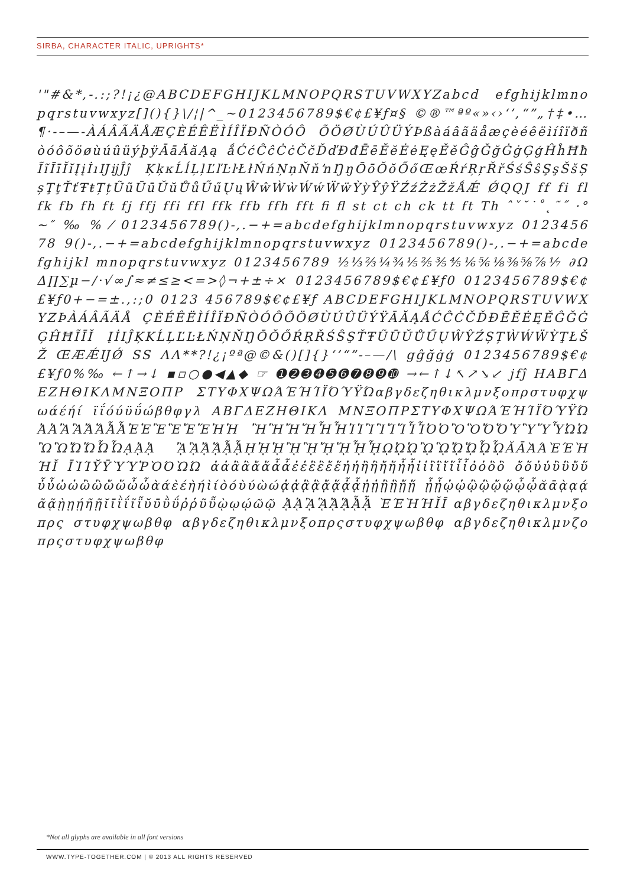SIRBA, CHARACTER ITALIC, UPRIGHTS*
'"#&*,-.:;?!¡¿@ABCDEFGHIJKLMNOPQRSTUVWXYZabcd efghijklmnopqrstuvwxyz[](){}\/¦|^_~0123456789$€¢£¥ƒ¤§ ©®™ªº«»‹›‘’‚“”„†‡•…¶·-–—-ÀÁÂÃÄÅÆÇÈÉÊËÌÍÎÏÐÑÒÓÔ ÕÖØÙÚÛÜÝÞßàáâãäåæçèéêëìíîïðñòóôõöøùúûüýþÿĀāĂăĄą ǻĆćĈĉĊċČčĎďĐđĒēĔĕĖėĘęĚěĜĝĞğĠġĢģĤĥĦħĨĩĪīĬĭĮįİıĲĳĴĵ ĶķĸĹĺĻļĽľĿŀŁłŃńŅņŇňŉŊŋŌōŎŏŐőŒœŔŕŖŗŘřŚśŜŝŞşŠšȘ șŢţŤťŦŧȚțŨũŪūŬŭŮůŰűŲųŴŵẀẁẂẃẄẅỲỳŶŷŸŹźŻżŽžǺǼ ǾQQJ ff fi fl fk fb fh ft fj ffj ffi ffl ffk ffb ffh fft ﬁ ﬂ st ct ch ck tt ft Th ˆˇ˘˙˚˛˜˝ ·° ~″ ‰ % ⁄ 0123456789()-,.−+=abcdefghijklmnopqrstuvwxyz 012345678 9()-,.−+=abcdefghijklmnopqrstuvwxyz 0123456789()-,.−+=abcdefghijkl mnopqrstuvwxyz 0123456789 ½⅓⅔¼¾⅕⅖⅗⅘⅙⅚⅛⅜⅝⅞⅐ ∂ΩΔ∏∑µ−∕·√∞∫≈≠≤≥<=>◊¬+±÷× 0123456789$€¢£¥ƒ0 0123456789$€¢£¥ƒ0+−=±.,:;0 0123 456789$€¢£¥ƒ ABCDEFGHIJKLMNOPQRSTUVWXYZÞÀÁÂÃÄÅ ÇÈÉÊËÌÍÎÏÐÑÒÓÔÕÖØÙÚÛÜÝŸĀĂĄǺĆĈĊČĎĐĒĔĖĘĚĜĞĠĢĤĦĨĪĬ ĮİIĴĶKĹĻĽĿŁŃŅŇŊŌŎŐŔŖŘŚŜŞŤŦŨŪŬŮŰŲŴŶŹȘȚẀẂẄỲŢŁŠŽ ŒÆǼĲǾ SS ΛΛ**?!¿¡ºª@©&()[]{}‘’“”-–—/\ gĝğġģ 0123456789$€¢ £¥ƒ0%‰ ←↑→↓ ▪▫○●◀▲◆ ☞ ➊➋➌➍➎➏➐➑➒➓ →←↑↓↖↗↘↙ jfĵ ΗΑΒΓΔΕΖΗΘΙΚΛΜΝΞΟΠΡ ΣΤΥΦΧΨΩΆΈΉΊΪΌΎΫΏαβγδεζηθικλμνξοπρστυφχψωάέήί ϊΐόύϋΰώβθφγλ ΑΒΓΔΕΖΗΘΙΚΛ ΜΝΞΟΠΡΣΤΥΦΧΨΩΆΈΉΊΪΌΎΫΏἈἉἊἋἌἍἎἏἘἙἚἛἜἝἨἩ ἪἫἬἭἮἯἸἹἺἻἼἽἾἿὈὉὊὋὌὍὙὛὝὟὨὩὪὫὬὭὮὯᾼᾈᾉ ᾊᾋᾌᾍᾎᾏῌᾘᾙᾚᾛᾜᾝᾞᾟῼᾨᾩᾪᾫᾬᾭᾮᾯᾸᾹᾺΆῈΈῊΉῘ ῙῚΊῨῩῪΎῬῸΌῺΏ ἀἁἂἃἄἅἆἇἐἑἒἓἔἕἠἡἢἣἤἥἦἧἰἱἲἳἴἵἶἷὀὁὂὃ ὄὅὐὑὒὓὔὕὖὗὠὡὢὣὤὥὦὧὰάὲέὴήὶίὸόὺύὼώᾀᾁᾂᾃᾄᾅᾆᾇᾐᾑᾒᾓᾔᾕ ᾖᾗᾠᾡᾢᾣᾤᾥᾦᾧᾰᾱᾲᾳᾴᾶᾷῂῃῄῆῇῐῑῒΐῖῗῠῡῢΰῤῥῦῧῲῳῴῶῷ ᾈᾉᾊᾋᾌᾍᾎᾏ ῈΈῊΉῘῙ αβγδεζηθικλμνξοπρς στυφχψωβθφ αβγδεζηθικλμνξοπρςστυφχψωβθφ αβγδεζηθικλμνζοπρςστυφχψωβθφ
*Not all glyphs are available in all font versions
WWW.TYPE-TOGETHER.COM | © 2013 ALL RIGHTS RESERVED